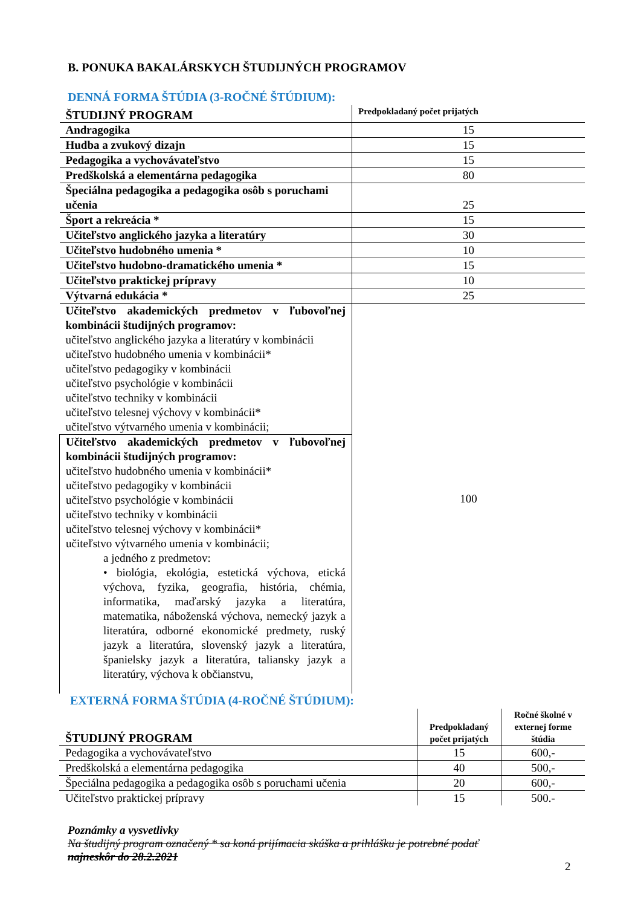B. PONUKA BAKALÁRSKYCH ŠTUDIJNÝCH PROGRAMOV
DENNÁ FORMA ŠTÚDIA (3-ROČNÉ ŠTÚDIUM):
| ŠTUDIJNÝ PROGRAM | Predpokladaný počet prijatých |
| --- | --- |
| Andragogika | 15 |
| Hudba a zvukový dizajn | 15 |
| Pedagogika a vychovávateľstvo | 15 |
| Predškolská a elementárna pedagogika | 80 |
| Špeciálna pedagogika a pedagogika osôb s poruchami učenia | 25 |
| Šport a rekreácia * | 15 |
| Učiteľstvo anglického jazyka a literatúry | 30 |
| Učiteľstvo hudobného umenia * | 10 |
| Učiteľstvo hudobno-dramatického umenia * | 15 |
| Učiteľstvo praktickej prípravy | 10 |
| Výtvarná edukácia * | 25 |
| Učiteľstvo akademických predmetov v ľubovoľnej kombinácii študijných programov: učiteľstvo anglického jazyka a literatúry v kombinácii učiteľstvo hudobného umenia v kombinácii* učiteľstvo pedagogiky v kombinácii učiteľstvo psychológie v kombinácii učiteľstvo techniky v kombinácii učiteľstvo telesnej výchovy v kombinácii* učiteľstvo výtvarného umenia v kombinácii; | 100 |
| Učiteľstvo akademických predmetov v ľubovoľnej kombinácii študijných programov: učiteľstvo hudobného umenia v kombinácii* učiteľstvo pedagogiky v kombinácii učiteľstvo psychológie v kombinácii učiteľstvo techniky v kombinácii učiteľstvo telesnej výchovy v kombinácii* učiteľstvo výtvarného umenia v kombinácii; a jedného z predmetov: • biológia, ekológia, estetická výchova, etická výchova, fyzika, geografia, história, chémia, informatika, maďarský jazyka a literatúra, matematika, náboženská výchova, nemecký jazyk a literatúra, odborné ekonomické predmety, ruský jazyk a literatúra, slovenský jazyk a literatúra, španielsky jazyk a literatúra, taliansky jazyk a literatúry, výchova k občianstvu, | |
EXTERNÁ FORMA ŠTÚDIA (4-ROČNÉ ŠTÚDIUM):
| ŠTUDIJNÝ PROGRAM | Predpokladaný počet prijatých | Ročné školné v externej forme štúdia |
| --- | --- | --- |
| Pedagogika a vychovávateľstvo | 15 | 600,- |
| Predškolská a elementárna pedagogika | 40 | 500,- |
| Špeciálna pedagogika a pedagogika osôb s poruchami učenia | 20 | 600,- |
| Učiteľstvo praktickej prípravy | 15 | 500.- |
Poznámky a vysvetlivky
Na študijný program označený * sa koná prijímacia skúška a prihlášku je potrebné podať
najneskôr do 28.2.2021
2